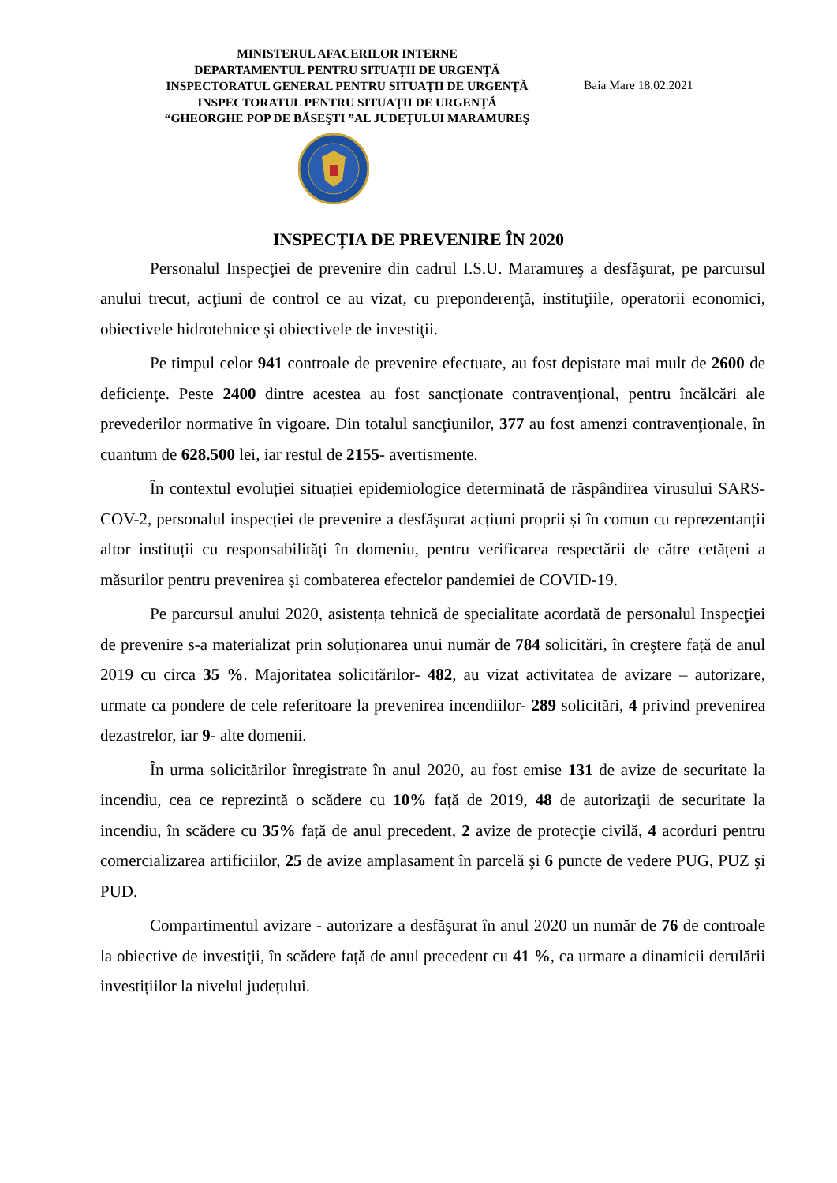MINISTERUL AFACERILOR INTERNE
DEPARTAMENTUL PENTRU SITUAŢII DE URGENŢĂ
INSPECTORATUL GENERAL PENTRU SITUAŢII DE URGENŢĂ
INSPECTORATUL PENTRU SITUAŢII DE URGENŢĂ
“GHEORGHE POP DE BĂSEŞTI ”AL JUDEŢULUI MARAMUREŞ
Baia Mare 18.02.2021
INSPECȚIA DE PREVENIRE ÎN 2020
Personalul Inspecţiei de prevenire din cadrul I.S.U. Maramureş a desfăşurat, pe parcursul anului trecut, acţiuni de control ce au vizat, cu preponderenţă, instituţiile, operatorii economici, obiectivele hidrotehnice şi obiectivele de investiţii.
Pe timpul celor 941 controale de prevenire efectuate, au fost depistate mai mult de 2600 de deficienţe. Peste 2400 dintre acestea au fost sancţionate contravenţional, pentru încălcări ale prevederilor normative în vigoare. Din totalul sancţiunilor, 377 au fost amenzi contravenţionale, în cuantum de 628.500 lei, iar restul de 2155- avertismente.
În contextul evoluției situației epidemiologice determinată de răspândirea virusului SARS-COV-2, personalul inspecției de prevenire a desfășurat acțiuni proprii și în comun cu reprezentanții altor instituții cu responsabilități în domeniu, pentru verificarea respectării de către cetățeni a măsurilor pentru prevenirea și combaterea efectelor pandemiei de COVID-19.
Pe parcursul anului 2020, asistența tehnică de specialitate acordată de personalul Inspecţiei de prevenire s-a materializat prin soluționarea unui număr de 784 solicitări, în creştere față de anul 2019 cu circa 35 %. Majoritatea solicitărilor- 482, au vizat activitatea de avizare – autorizare, urmate ca pondere de cele referitoare la prevenirea incendiilor- 289 solicitări, 4 privind prevenirea dezastrelor, iar 9- alte domenii.
În urma solicitărilor înregistrate în anul 2020, au fost emise 131 de avize de securitate la incendiu, cea ce reprezintă o scădere cu 10% față de 2019, 48 de autorizaţii de securitate la incendiu, în scădere cu 35% față de anul precedent, 2 avize de protecţie civilă, 4 acorduri pentru comercializarea artificiilor, 25 de avize amplasament în parcelă şi 6 puncte de vedere PUG, PUZ şi PUD.
Compartimentul avizare - autorizare a desfăşurat în anul 2020 un număr de 76 de controale la obiective de investiţii, în scădere față de anul precedent cu 41 %, ca urmare a dinamicii derulării investițiilor la nivelul județului.